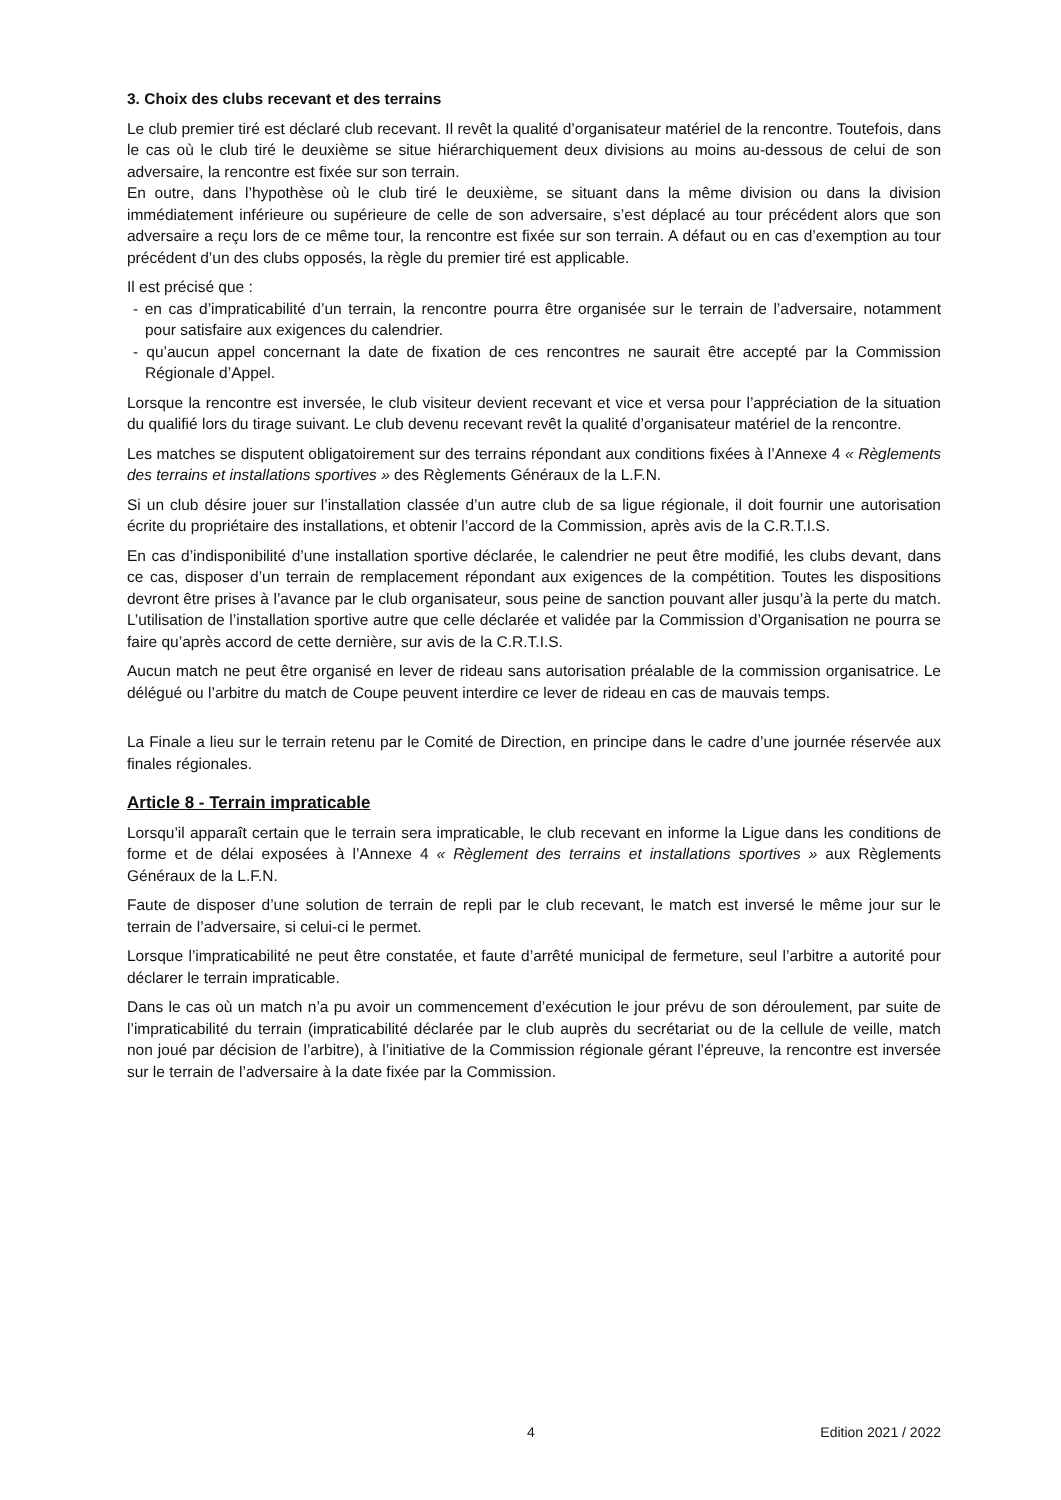3. Choix des clubs recevant et des terrains
Le club premier tiré est déclaré club recevant. Il revêt la qualité d’organisateur matériel de la rencontre. Toutefois, dans le cas où le club tiré le deuxième se situe hiérarchiquement deux divisions au moins au-dessous de celui de son adversaire, la rencontre est fixée sur son terrain.
En outre, dans l’hypothèse où le club tiré le deuxième, se situant dans la même division ou dans la division immédiatement inférieure ou supérieure de celle de son adversaire, s’est déplacé au tour précédent alors que son adversaire a reçu lors de ce même tour, la rencontre est fixée sur son terrain. A défaut ou en cas d’exemption au tour précédent d’un des clubs opposés, la règle du premier tiré est applicable.
Il est précisé que :
- en cas d’impraticabilité d’un terrain, la rencontre pourra être organisée sur le terrain de l’adversaire, notamment pour satisfaire aux exigences du calendrier.
- qu’aucun appel concernant la date de fixation de ces rencontres ne saurait être accepté par la Commission Régionale d’Appel.
Lorsque la rencontre est inversée, le club visiteur devient recevant et vice et versa pour l’appréciation de la situation du qualifié lors du tirage suivant. Le club devenu recevant revêt la qualité d’organisateur matériel de la rencontre.
Les matches se disputent obligatoirement sur des terrains répondant aux conditions fixées à l’Annexe 4 « Règlements des terrains et installations sportives » des Règlements Généraux de la L.F.N.
Si un club désire jouer sur l’installation classée d’un autre club de sa ligue régionale, il doit fournir une autorisation écrite du propriétaire des installations, et obtenir l’accord de la Commission, après avis de la C.R.T.I.S.
En cas d’indisponibilité d’une installation sportive déclarée, le calendrier ne peut être modifié, les clubs devant, dans ce cas, disposer d’un terrain de remplacement répondant aux exigences de la compétition. Toutes les dispositions devront être prises à l’avance par le club organisateur, sous peine de sanction pouvant aller jusqu’à la perte du match. L’utilisation de l’installation sportive autre que celle déclarée et validée par la Commission d’Organisation ne pourra se faire qu’après accord de cette dernière, sur avis de la C.R.T.I.S.
Aucun match ne peut être organisé en lever de rideau sans autorisation préalable de la commission organisatrice. Le délégué ou l’arbitre du match de Coupe peuvent interdire ce lever de rideau en cas de mauvais temps.
La Finale a lieu sur le terrain retenu par le Comité de Direction, en principe dans le cadre d’une journée réservée aux finales régionales.
Article 8 - Terrain impraticable
Lorsqu’il apparaît certain que le terrain sera impraticable, le club recevant en informe la Ligue dans les conditions de forme et de délai exposées à l’Annexe 4 « Règlement des terrains et installations sportives » aux Règlements Généraux de la L.F.N.
Faute de disposer d’une solution de terrain de repli par le club recevant, le match est inversé le même jour sur le terrain de l’adversaire, si celui-ci le permet.
Lorsque l’impraticabilité ne peut être constatée, et faute d’arrêté municipal de fermeture, seul l’arbitre a autorité pour déclarer le terrain impraticable.
Dans le cas où un match n’a pu avoir un commencement d’exécution le jour prévu de son déroulement, par suite de l’impraticabilité du terrain (impraticabilité déclarée par le club auprès du secrétariat ou de la cellule de veille, match non joué par décision de l’arbitre), à l’initiative de la Commission régionale gérant l’épreuve, la rencontre est inversée sur le terrain de l’adversaire à la date fixée par la Commission.
4 Edition 2021 / 2022